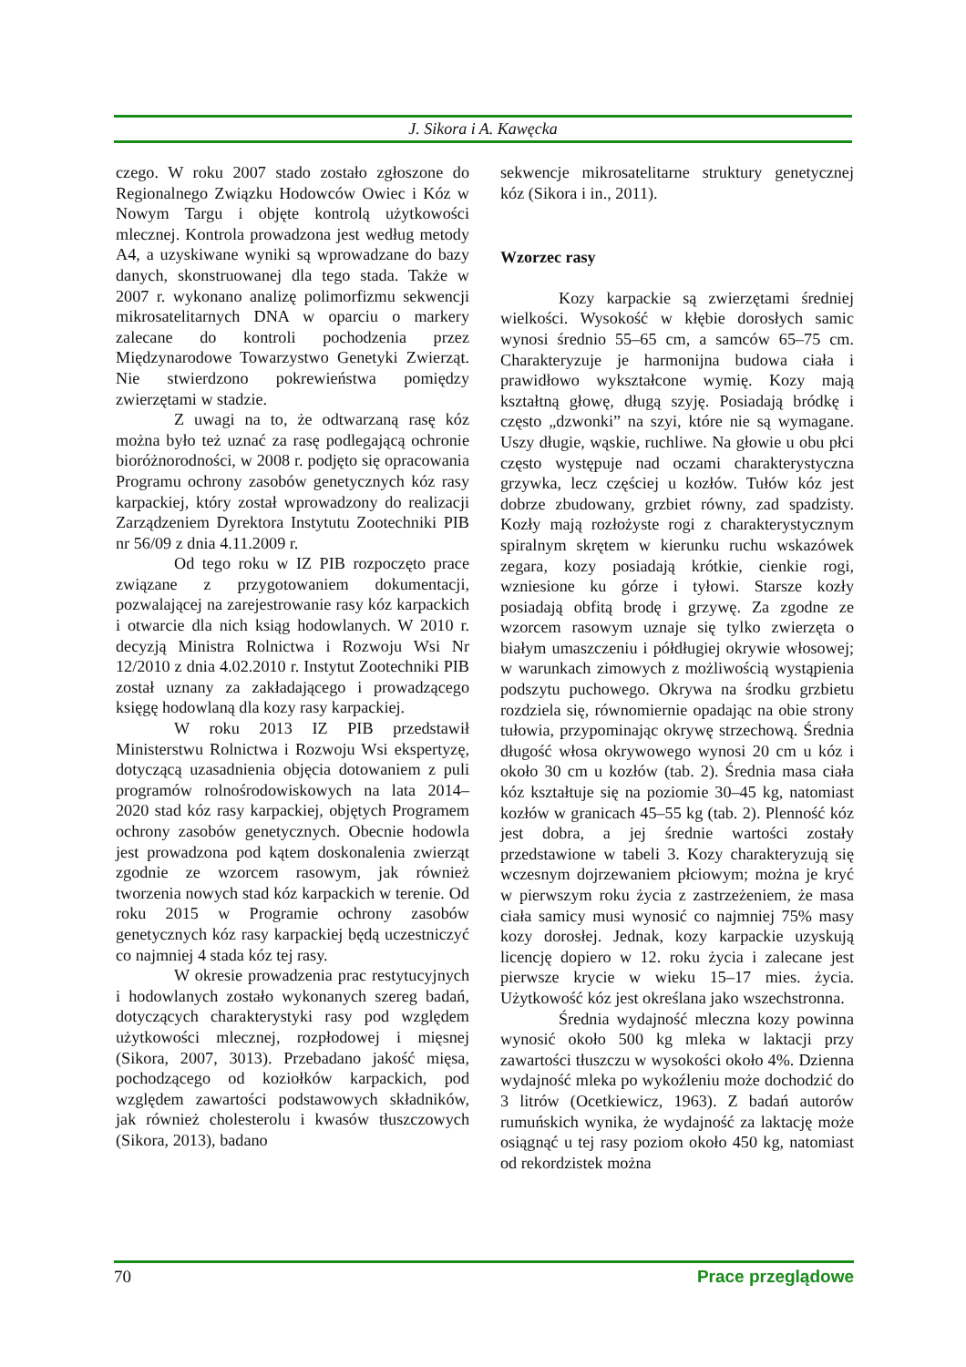J. Sikora i A. Kawęcka
czego. W roku 2007 stado zostało zgłoszone do Regionalnego Związku Hodowców Owiec i Kóz w Nowym Targu i objęte kontrolą użytkowości mlecznej. Kontrola prowadzona jest według metody A4, a uzyskiwane wyniki są wprowadzane do bazy danych, skonstruowanej dla tego stada. Także w 2007 r. wykonano analizę polimorfizmu sekwencji mikrosatelitarnych DNA w oparciu o markery zalecane do kontroli pochodzenia przez Międzynarodowe Towarzystwo Genetyki Zwierząt. Nie stwierdzono pokrewieństwa pomiędzy zwierzętami w stadzie.
Z uwagi na to, że odtwarzaną rasę kóz można było też uznać za rasę podlegającą ochronie bioróżnorodności, w 2008 r. podjęto się opracowania Programu ochrony zasobów genetycznych kóz rasy karpackiej, który został wprowadzony do realizacji Zarządzeniem Dyrektora Instytutu Zootechniki PIB nr 56/09 z dnia 4.11.2009 r.
Od tego roku w IZ PIB rozpoczęto prace związane z przygotowaniem dokumentacji, pozwalającej na zarejestrowanie rasy kóz karpackich i otwarcie dla nich ksiąg hodowlanych. W 2010 r. decyzją Ministra Rolnictwa i Rozwoju Wsi Nr 12/2010 z dnia 4.02.2010 r. Instytut Zootechniki PIB został uznany za zakładającego i prowadzącego księgę hodowlaną dla kozy rasy karpackiej.
W roku 2013 IZ PIB przedstawił Ministerstwu Rolnictwa i Rozwoju Wsi ekspertyzę, dotyczącą uzasadnienia objęcia dotowaniem z puli programów rolnośrodowiskowych na lata 2014–2020 stad kóz rasy karpackiej, objętych Programem ochrony zasobów genetycznych. Obecnie hodowla jest prowadzona pod kątem doskonalenia zwierząt zgodnie ze wzorcem rasowym, jak również tworzenia nowych stad kóz karpackich w terenie. Od roku 2015 w Programie ochrony zasobów genetycznych kóz rasy karpackiej będą uczestniczyć co najmniej 4 stada kóz tej rasy.
W okresie prowadzenia prac restytucyjnych i hodowlanych zostało wykonanych szereg badań, dotyczących charakterystyki rasy pod względem użytkowości mlecznej, rozpłodowej i mięsnej (Sikora, 2007, 3013). Przebadano jakość mięsa, pochodzącego od koziołków karpackich, pod względem zawartości podstawowych składników, jak również cholesterolu i kwasów tłuszczowych (Sikora, 2013), badano
sekwencje mikrosatelitarne struktury genetycznej kóz (Sikora i in., 2011).
Wzorzec rasy
Kozy karpackie są zwierzętami średniej wielkości. Wysokość w kłębie dorosłych samic wynosi średnio 55–65 cm, a samców 65–75 cm. Charakteryzuje je harmonijna budowa ciała i prawidłowo wykształcone wymię. Kozy mają kształtną głowę, długą szyję. Posiadają bródkę i często „dzwonki” na szyi, które nie są wymagane. Uszy długie, wąskie, ruchliwe. Na głowie u obu płci często występuje nad oczami charakterystyczna grzywka, lecz częściej u kozłów. Tułów kóz jest dobrze zbudowany, grzbiet równy, zad spadzisty. Kozły mają rozłożyste rogi z charakterystycznym spiralnym skrętem w kierunku ruchu wskazówek zegara, kozy posiadają krótkie, cienkie rogi, wzniesione ku górze i tyłowi. Starsze kozły posiadają obfitą brodę i grzywę. Za zgodne ze wzorcem rasowym uznaje się tylko zwierzęta o białym umaszczeniu i półdługiej okrywie włosowej; w warunkach zimowych z możliwością wystąpienia podszytu puchowego. Okrywa na środku grzbietu rozdziela się, równomiernie opadając na obie strony tułowia, przypominając okrywę strzechową. Średnia długość włosa okrywowego wynosi 20 cm u kóz i około 30 cm u kozłów (tab. 2). Średnia masa ciała kóz kształtuje się na poziomie 30–45 kg, natomiast kozłów w granicach 45–55 kg (tab. 2). Plenność kóz jest dobra, a jej średnie wartości zostały przedstawione w tabeli 3. Kozy charakteryzują się wczesnym dojrzewaniem płciowym; można je kryć w pierwszym roku życia z zastrzeżeniem, że masa ciała samicy musi wynosić co najmniej 75% masy kozy dorosłej. Jednak, kozy karpackie uzyskują licencję dopiero w 12. roku życia i zalecane jest pierwsze krycie w wieku 15–17 mies. życia. Użytkowość kóz jest określana jako wszechstronna.
Średnia wydajność mleczna kozy powinna wynosić około 500 kg mleka w laktacji przy zawartości tłuszczu w wysokości około 4%. Dzienna wydajność mleka po wykoźleniu może dochodzić do 3 litrów (Ocetkiewicz, 1963). Z badań autorów rumuńskich wynika, że wydajność za laktację może osiągnąć u tej rasy poziom około 450 kg, natomiast od rekordzistek można
70 Prace przeglądowe